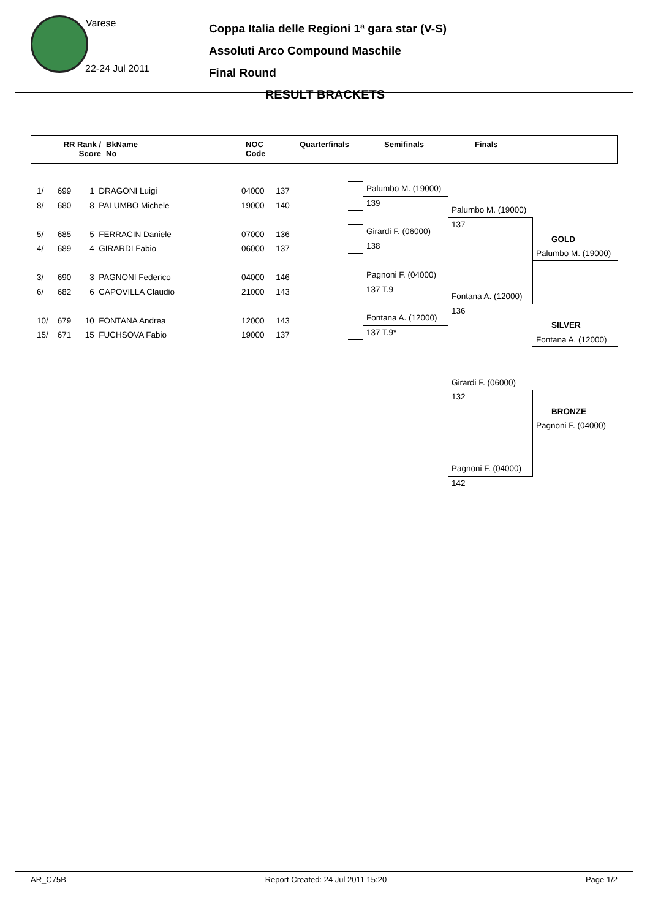Varese
22-24 Jul 2011
Coppa Italia delle Regioni 1ª gara star (V-S)
Assoluti Arco Compound Maschile
Final Round
RESULT BRACKETS
| RR Rank / Score | BkName No | NOC Code | Quarterfinals | Semifinals | Finals |
1/ 699 1 DRAGONI Luigi
8/ 680 8 PALUMBO Michele
5/ 685 5 FERRACIN Daniele
4/ 689 4 GIRARDI Fabio
3/ 690 3 PAGNONI Federico
6/ 682 6 CAPOVILLA Claudio
10/ 679 10 FONTANA Andrea
15/ 671 15 FUCHSOVA Fabio
04000 137
19000 140
07000 136
06000 137
04000 146
21000 143
12000 143
19000 137
Palumbo M. (19000)
139
Girardi F. (06000)
138
Pagnoni F. (04000)
137 T.9
Fontana A. (12000)
137 T.9*
Palumbo M. (19000)
137
Fontana A. (12000)
136
GOLD
Palumbo M. (19000)
SILVER
Fontana A. (12000)
Girardi F. (06000)
132
BRONZE
Pagnoni F. (04000)
Pagnoni F. (04000)
142
AR_C75B Report Created: 24 Jul 2011 15:20 Page 1/2